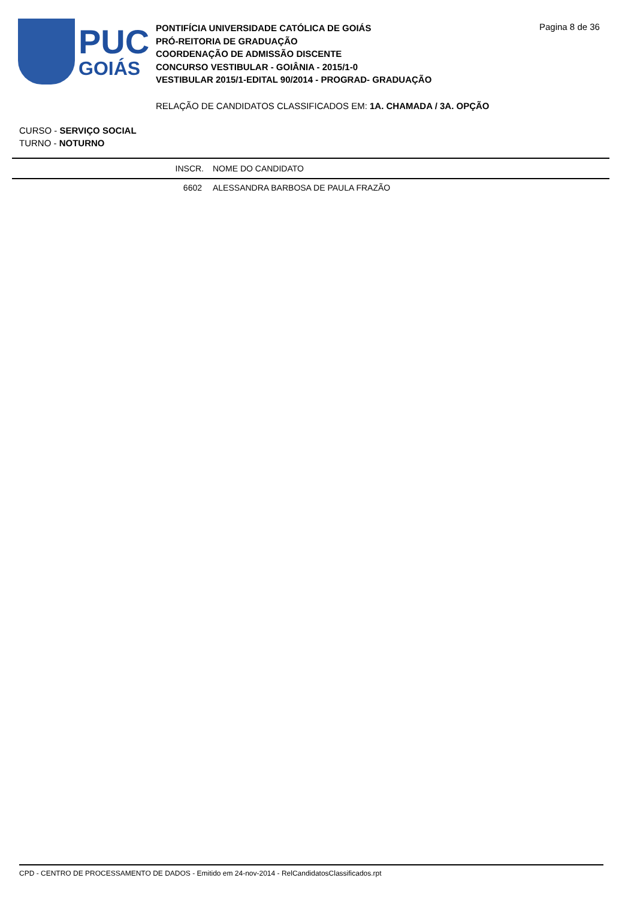PUC
GOIÁS
PONTIFÍCIA UNIVERSIDADE CATÓLICA DE GOIÁS
PRÓ-REITORIA DE GRADUAÇÃO
COORDENAÇÃO DE ADMISSÃO DISCENTE
CONCURSO VESTIBULAR - GOIÂNIA - 2015/1-0
VESTIBULAR 2015/1-EDITAL 90/2014 - PROGRAD- GRADUAÇÃO
Pagina 8 de 36
RELAÇÃO DE CANDIDATOS CLASSIFICADOS EM: 1A. CHAMADA / 3A. OPÇÃO
CURSO - SERVIÇO SOCIAL
TURNO - NOTURNO
| | INSCR. | NOME DO CANDIDATO |
| --- | --- | --- |
| | 6602 | ALESSANDRA BARBOSA DE PAULA FRAZÃO |
CPD - CENTRO DE PROCESSAMENTO DE DADOS - Emitido em 24-nov-2014 - RelCandidatosClassificados.rpt